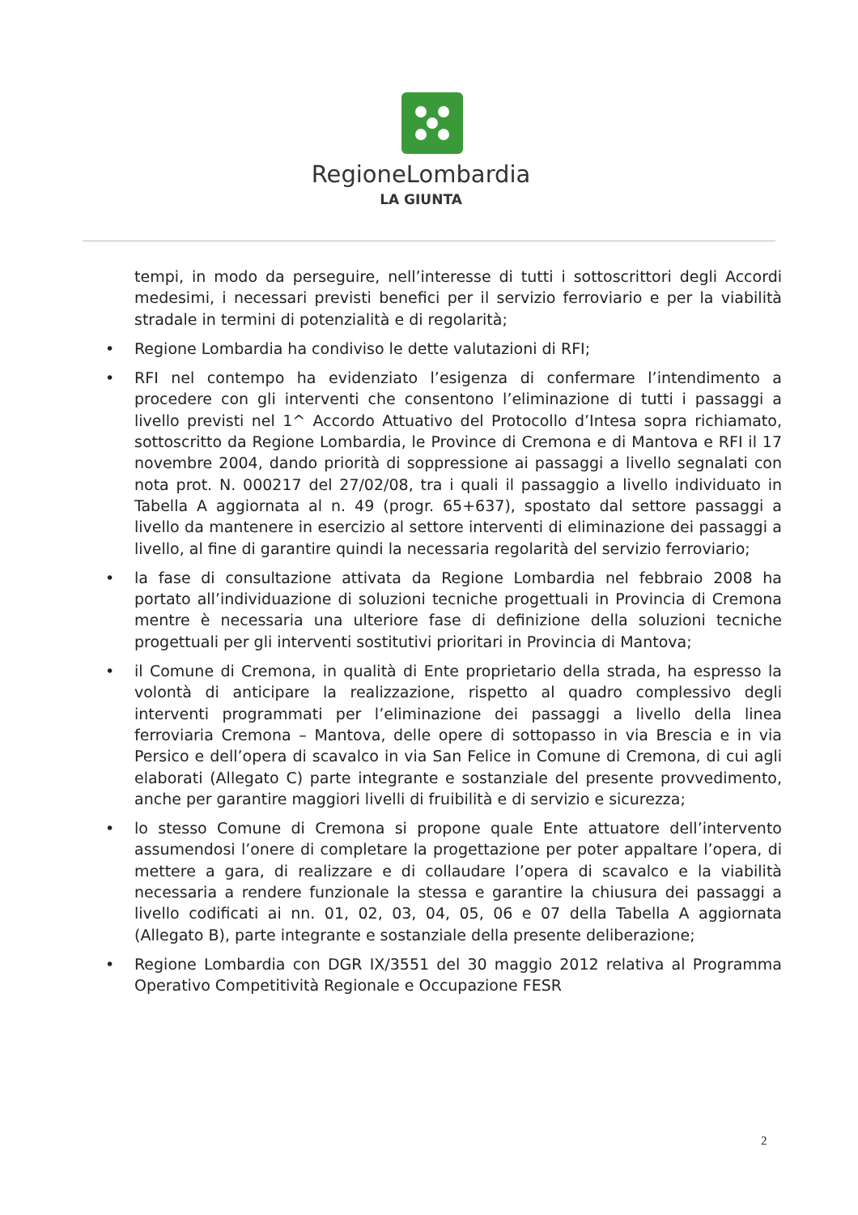RegioneLombardia
LA GIUNTA
tempi, in modo da perseguire, nell’interesse di tutti i sottoscrittori degli Accordi medesimi, i necessari previsti benefici per il servizio ferroviario e per la viabilità stradale in termini di potenzialità e di regolarità;
• Regione Lombardia ha condiviso le dette valutazioni di RFI;
• RFI nel contempo ha evidenziato l’esigenza di confermare l’intendimento a procedere con gli interventi che consentono l’eliminazione di tutti i passaggi a livello previsti nel 1^ Accordo Attuativo del Protocollo d’Intesa sopra richiamato, sottoscritto da Regione Lombardia, le Province di Cremona e di Mantova e RFI il 17 novembre 2004, dando priorità di soppressione ai passaggi a livello segnalati con nota prot. N. 000217 del 27/02/08, tra i quali il passaggio a livello individuato in Tabella A aggiornata al n. 49 (progr. 65+637), spostato dal settore passaggi a livello da mantenere in esercizio al settore interventi di eliminazione dei passaggi a livello, al fine di garantire quindi la necessaria regolarità del servizio ferroviario;
• la fase di consultazione attivata da Regione Lombardia nel febbraio 2008 ha portato all’individuazione di soluzioni tecniche progettuali in Provincia di Cremona mentre è necessaria una ulteriore fase di definizione della soluzioni tecniche progettuali per gli interventi sostitutivi prioritari in Provincia di Mantova;
• il Comune di Cremona, in qualità di Ente proprietario della strada, ha espresso la volontà di anticipare la realizzazione, rispetto al quadro complessivo degli interventi programmati per l’eliminazione dei passaggi a livello della linea ferroviaria Cremona – Mantova, delle opere di sottopasso in via Brescia e in via Persico e dell’opera di scavalco in via San Felice in Comune di Cremona, di cui agli elaborati (Allegato C) parte integrante e sostanziale del presente provvedimento, anche per garantire maggiori livelli di fruibilità e di servizio e sicurezza;
• lo stesso Comune di Cremona si propone quale Ente attuatore dell’intervento assumendosi l’onere di completare la progettazione per poter appaltare l’opera, di mettere a gara, di realizzare e di collaudare l’opera di scavalco e la viabilità necessaria a rendere funzionale la stessa e garantire la chiusura dei passaggi a livello codificati ai nn. 01, 02, 03, 04, 05, 06 e 07 della Tabella A aggiornata (Allegato B), parte integrante e sostanziale della presente deliberazione;
• Regione Lombardia con DGR IX/3551 del 30 maggio 2012 relativa al Programma Operativo Competitività Regionale e Occupazione FESR
2